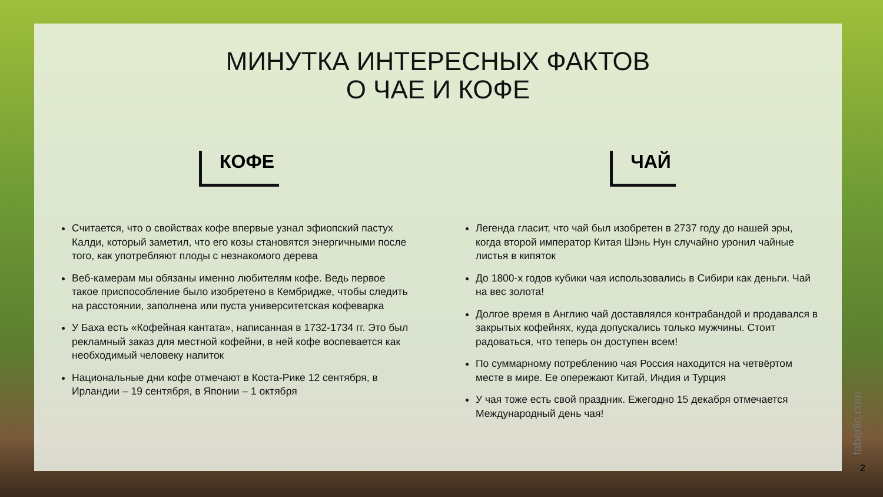МИНУТКА ИНТЕРЕСНЫХ ФАКТОВ
О ЧАЕ И КОФЕ
КОФЕ
Считается, что о свойствах кофе впервые узнал эфиопский пастух Калди, который заметил, что его козы становятся энергичными после того, как употребляют плоды с незнакомого дерева
Веб-камерам мы обязаны именно любителям кофе. Ведь первое такое приспособление было изобретено в Кембридже, чтобы следить на расстоянии, заполнена или пуста университетская кофеварка
У Баха есть «Кофейная кантата», написанная в 1732-1734 гг. Это был рекламный заказ для местной кофейни, в ней кофе воспевается как необходимый человеку напиток
Национальные дни кофе отмечают в Коста-Рике 12 сентября, в Ирландии – 19 сентября, в Японии – 1 октября
ЧАЙ
Легенда гласит, что чай был изобретен в 2737 году до нашей эры, когда второй император Китая Шэнь Нун случайно уронил чайные листья в кипяток
До 1800-х годов кубики чая использовались в Сибири как деньги. Чай на вес золота!
Долгое время в Англию чай доставлялся контрабандой и продавался в закрытых кофейнях, куда допускались только мужчины. Стоит радоваться, что теперь он доступен всем!
По суммарному потреблению чая Россия находится на четвёртом месте в мире. Ее опережают Китай, Индия и Турция
У чая тоже есть свой праздник. Ежегодно 15 декабря отмечается Международный день чая!
faberlic.com
2